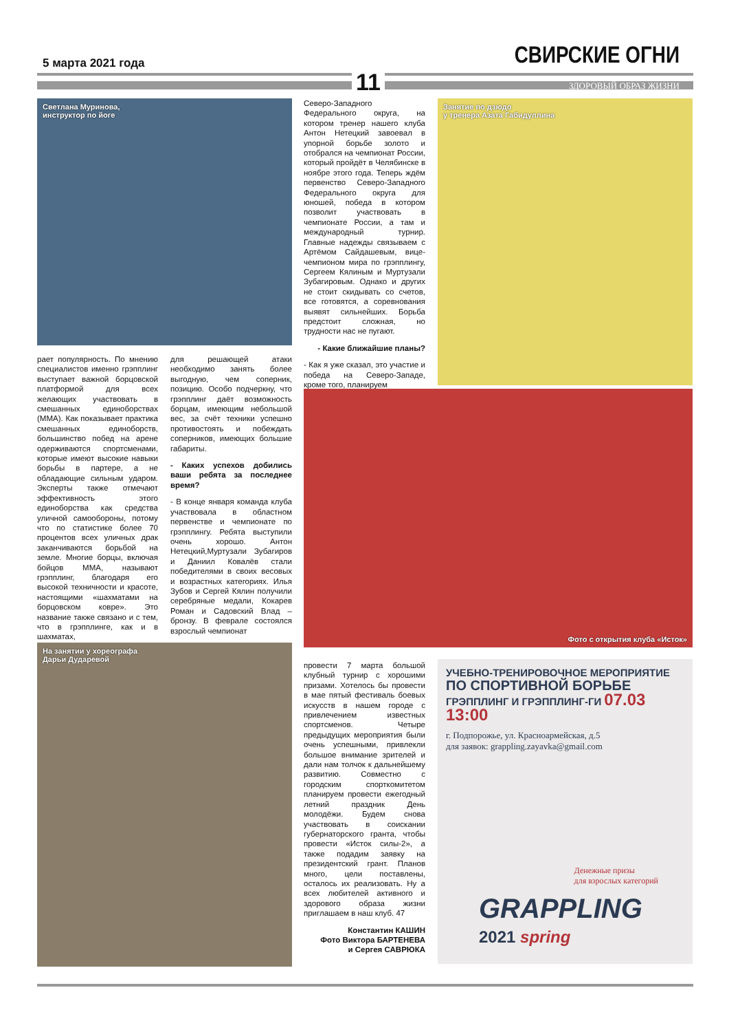5 марта 2021 года СВИРСКИЕ ОГНИ
11 ЗДОРОВЫЙ ОБРАЗ ЖИЗНИ
Светлана Муринова,
инструктор по йоге
Северо-Западного Федерального округа, на котором тренер нашего клуба Антон Нетецкий завоевал в упорной борьбе золото и отобрался на чемпионат России, который пройдёт в Челябинске в ноябре этого года. Теперь ждём первенство Северо-Западного Федерального округа для юношей, победа в котором позволит участвовать в чемпионате России, а там и международный турнир. Главные надежды связываем с Артёмом Сайдашевым, вице-чемпионом мира по грэпплингу, Сергеем Кялиным и Муртузали Зубагировым. Однако и других не стоит скидывать со счетов, все готовятся, а соревнования выявят сильнейших. Борьба предстоит сложная, но трудности нас не пугают.
- Какие ближайшие планы?
- Как я уже сказал, это участие и победа на Северо-Западе, кроме того, планируем
Занятие по дзюдо
у тренера Азата Габидуллина
рает популярность. По мнению специалистов именно грэпплинг выступает важной борцовской платформой для всех желающих участвовать в смешанных единоборствах (ММА). Как показывает практика смешанных единоборств, большинство побед на арене одерживаются спортсменами, которые имеют высокие навыки борьбы в партере, а не обладающие сильным ударом. Эксперты также отмечают эффективность этого единоборства как средства уличной самообороны, потому что по статистике более 70 процентов всех уличных драк заканчиваются борьбой на земле. Многие борцы, включая бойцов ММА, называют грэпплинг, благодаря его высокой техничности и красоте, настоящими «шахматами на борцовском ковре». Это название также связано и с тем, что в грэпплинге, как и в шахматах,
для решающей атаки необходимо занять более выгодную, чем соперник, позицию. Особо подчеркну, что грэпплинг даёт возможность борцам, имеющим небольшой вес, за счёт техники успешно противостоять и побеждать соперников, имеющих большие габариты.
- Каких успехов добились ваши ребята за последнее время?
- В конце января команда клуба участвовала в областном первенстве и чемпионате по грэпплингу. Ребята выступили очень хорошо. Антон Нетецкий,Муртузали Зубагиров и Даниил Ковалёв стали победителями в своих весовых и возрастных категориях. Илья Зубов и Сергей Кялин получили серебряные медали, Кокарев Роман и Садовский Влад – бронзу. В феврале состоялся взрослый чемпионат
Фото с открытия клуба «Исток»
На занятии у хореографа
Дарьи Дударевой
провести 7 марта большой клубный турнир с хорошими призами. Хотелось бы провести в мае пятый фестиваль боевых искусств в нашем городе с привлечением известных спортсменов. Четыре предыдущих мероприятия были очень успешными, привлекли большое внимание зрителей и дали нам толчок к дальнейшему развитию. Совместно с городским спорткомитетом планируем провести ежегодный летний праздник День молодёжи. Будем снова участвовать в соискании губернаторского гранта, чтобы провести «Исток силы-2», а также подадим заявку на президентский грант. Планов много, цели поставлены, осталось их реализовать. Ну а всех любителей активного и здорового образа жизни приглашаем в наш клуб. 47
Константин КАШИН
Фото Виктора БАРТЕНЕВА
и Сергея САВРЮКА
УЧЕБНО-ТРЕНИРОВОЧНОЕ МЕРОПРИЯТИЕ
ПО СПОРТИВНОЙ БОРЬБЕ
ГРЭППЛИНГ И ГРЭППЛИНГ-ГИ 07.03 13:00
г. Подпорожье, ул. Красноармейская, д.5
для заявок: grappling.zayavka@gmail.com
Денежные призы
для взрослых категорий
GRAPPLING
2021 spring